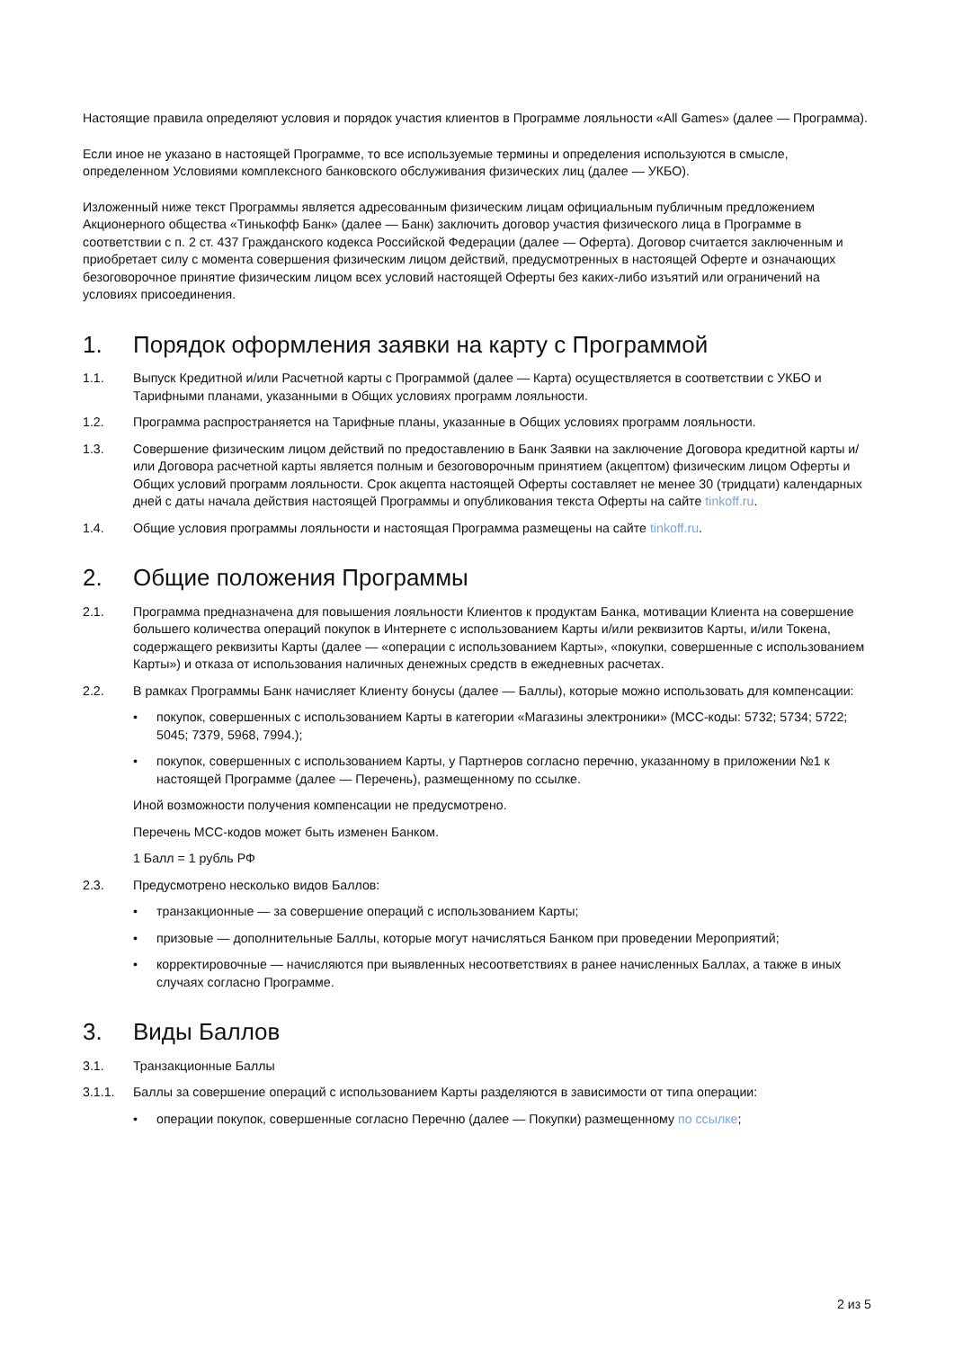Настоящие правила определяют условия и порядок участия клиентов в Программе лояльности «All Games» (далее — Программа).
Если иное не указано в настоящей Программе, то все используемые термины и определения используются в смысле, определенном Условиями комплексного банковского обслуживания физических лиц (далее — УКБО).
Изложенный ниже текст Программы является адресованным физическим лицам официальным публичным предложением Акционерного общества «Тинькофф Банк» (далее — Банк) заключить договор участия физического лица в Программе в соответствии с п. 2 ст. 437 Гражданского кодекса Российской Федерации (далее — Оферта). Договор считается заключенным и приобретает силу с момента совершения физическим лицом действий, предусмотренных в настоящей Оферте и означающих безоговорочное принятие физическим лицом всех условий настоящей Оферты без каких-либо изъятий или ограничений на условиях присоединения.
1. Порядок оформления заявки на карту с Программой
1.1. Выпуск Кредитной и/или Расчетной карты с Программой (далее — Карта) осуществляется в соответствии с УКБО и Тарифными планами, указанными в Общих условиях программ лояльности.
1.2. Программа распространяется на Тарифные планы, указанные в Общих условиях программ лояльности.
1.3. Совершение физическим лицом действий по предоставлению в Банк Заявки на заключение Договора кредитной карты и/или Договора расчетной карты является полным и безоговорочным принятием (акцептом) физическим лицом Оферты и Общих условий программ лояльности. Срок акцепта настоящей Оферты составляет не менее 30 (тридцати) календарных дней с даты начала действия настоящей Программы и опубликования текста Оферты на сайте tinkoff.ru.
1.4. Общие условия программы лояльности и настоящая Программа размещены на сайте tinkoff.ru.
2. Общие положения Программы
2.1. Программа предназначена для повышения лояльности Клиентов к продуктам Банка, мотивации Клиента на совершение большего количества операций покупок в Интернете с использованием Карты и/или реквизитов Карты, и/или Токена, содержащего реквизиты Карты (далее — «операции с использованием Карты», «покупки, совершенные с использованием Карты») и отказа от использования наличных денежных средств в ежедневных расчетах.
2.2. В рамках Программы Банк начисляет Клиенту бонусы (далее — Баллы), которые можно использовать для компенсации:
• покупок, совершенных с использованием Карты в категории «Магазины электроники» (MCC-коды: 5732; 5734; 5722; 5045; 7379, 5968, 7994.);
• покупок, совершенных с использованием Карты, у Партнеров согласно перечню, указанному в приложении №1 к настоящей Программе (далее — Перечень), размещенному по ссылке.
Иной возможности получения компенсации не предусмотрено.
Перечень MCC-кодов может быть изменен Банком.
1 Балл = 1 рубль РФ
2.3. Предусмотрено несколько видов Баллов:
• транзакционные — за совершение операций с использованием Карты;
• призовые — дополнительные Баллы, которые могут начисляться Банком при проведении Мероприятий;
• корректировочные — начисляются при выявленных несоответствиях в ранее начисленных Баллах, а также в иных случаях согласно Программе.
3. Виды Баллов
3.1. Транзакционные Баллы
3.1.1. Баллы за совершение операций с использованием Карты разделяются в зависимости от типа операции:
• операции покупок, совершенные согласно Перечню (далее — Покупки) размещенному по ссылке;
2 из 5